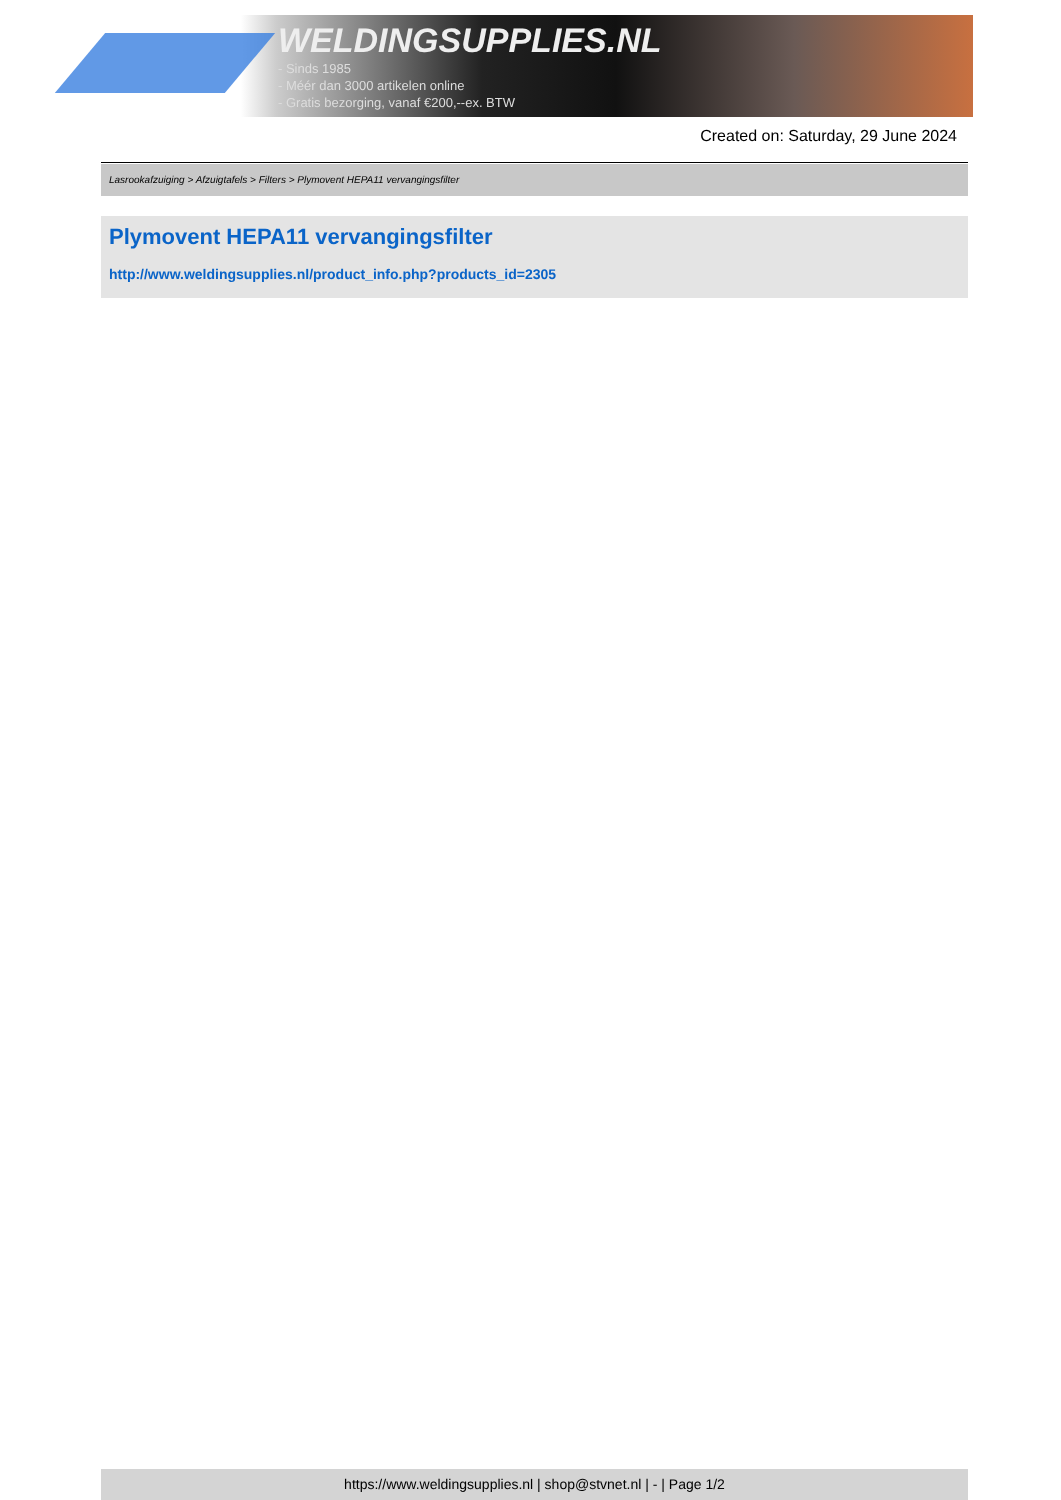WELDINGSUPPLIES.NL
- Sinds 1985
- Méér dan 3000 artikelen online
- Gratis bezorging, vanaf €200,--ex. BTW
Created on: Saturday, 29 June 2024
Lasrookafzuiging > Afzuigtafels > Filters > Plymovent HEPA11 vervangingsfilter
Plymovent HEPA11 vervangingsfilter
http://www.weldingsupplies.nl/product_info.php?products_id=2305
https://www.weldingsupplies.nl | shop@stvnet.nl | - | Page 1/2